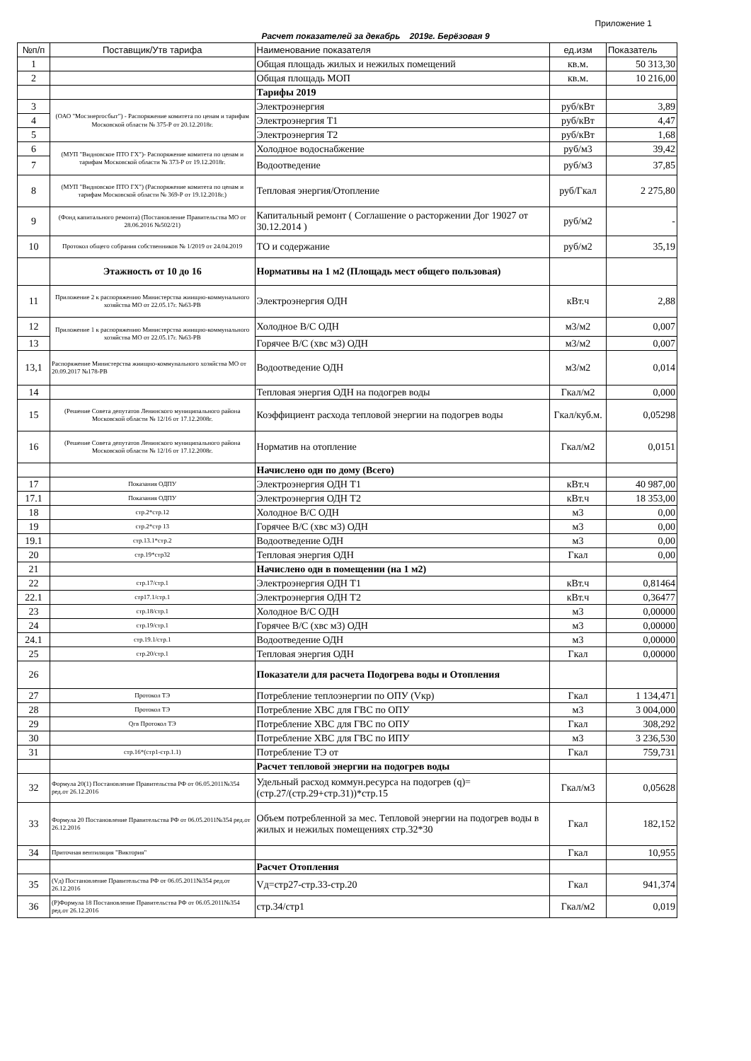Приложение 1
Расчет показателей за декабрь 2019г. Берёзовая 9
| №п/п | Поставщик/Утв тарифа | Наименование показателя | ед.изм | Показатель |
| --- | --- | --- | --- | --- |
| 1 | | Общая площадь жилых и нежилых помещений | кв.м. | 50 313,30 |
| 2 | | Общая площадь МОП | кв.м. | 10 216,00 |
| | | Тарифы 2019 | | |
| 3 | (ОАО "Мосэнергосбыт") - Распоряжение комитета по ценам и тарифам Московской области № 375-Р от 20.12.2018г. | Электроэнергия | руб/кВт | 3,89 |
| 4 | | Электроэнергия Т1 | руб/кВт | 4,47 |
| 5 | | Электроэнергия Т2 | руб/кВт | 1,68 |
| 6 | (МУП "Видновское ПТО ГХ")- Распоряжение комитета по ценам и тарифам Московской области № 373-Р от 19.12.2018г. | Холодное водоснабжение | руб/м3 | 39,42 |
| 7 | | Водоотведение | руб/м3 | 37,85 |
| 8 | (МУП "Видновское ПТО ГХ") (Распоряжение комитета по ценам и тарифам Московской области № 369-Р от 19.12.2018г.) | Тепловая энергия/Отопление | руб/Гкал | 2 275,80 |
| 9 | (Фонд капитального ремонта) (Постановление Правительства МО от 28.06.2016 №502/21) | Капитальный ремонт ( Соглашение о расторжении Дог 19027 от 30.12.2014 ) | руб/м2 | - |
| 10 | Протокол общего собрания собственников № 1/2019 от 24.04.2019 | ТО и содержание | руб/м2 | 35,19 |
| | Этажность от 10 до 16 | Нормативы на 1 м2 (Площадь мест общего пользовая) | | |
| 11 | Приложение 2 к распоряжению Министерства жиищно-коммунального хозяйства МО от 22.05.17г. №63-РВ | Электроэнергия ОДН | кВт.ч | 2,88 |
| 12 | Приложение 1 к распоряжению Министерства жиищно-коммунального хозяйства МО от 22.05.17г. №63-РВ | Холодное В/С ОДН | м3/м2 | 0,007 |
| 13 | | Горячее В/С (хвс м3) ОДН | м3/м2 | 0,007 |
| 13,1 | Распоряжение Министерства жиищно-коммунального хозяйства МО от 20.09.2017 №178-РВ | Водоотведение ОДН | м3/м2 | 0,014 |
| 14 | | Тепловая энергия ОДН на подогрев воды | Гкал/м2 | 0,000 |
| 15 | (Решение Совета депутатов Ленинского муниципального района Московской области № 12/16 от 17.12.2008г. | Коэффициент расхода тепловой энергии на подогрев воды | Гкал/куб.м. | 0,05298 |
| 16 | (Решение Совета депутатов Ленинского муниципального района Московской области № 12/16 от 17.12.2008г. | Норматив на отопление | Гкал/м2 | 0,0151 |
| | | Начислено одн по дому (Всего) | | |
| 17 | Показания ОДПУ | Электроэнергия ОДН Т1 | кВт.ч | 40 987,00 |
| 17.1 | Показания ОДПУ | Электроэнергия ОДН Т2 | кВт.ч | 18 353,00 |
| 18 | стр.2*стр.12 | Холодное В/С ОДН | м3 | 0,00 |
| 19 | стр.2*стр 13 | Горячее В/С (хвс м3) ОДН | м3 | 0,00 |
| 19.1 | стр.13.1*стр.2 | Водоотведение ОДН | м3 | 0,00 |
| 20 | стр.19*стр32 | Тепловая энергия ОДН | Гкал | 0,00 |
| 21 | | Начислено одн в помещении (на 1 м2) | | |
| 22 | стр.17/стр.1 | Электроэнергия ОДН Т1 | кВт.ч | 0,81464 |
| 22.1 | стр17.1/стр.1 | Электроэнергия ОДН Т2 | кВт.ч | 0,36477 |
| 23 | стр.18/стр.1 | Холодное В/С ОДН | м3 | 0,00000 |
| 24 | стр.19/стр.1 | Горячее В/С (хвс м3) ОДН | м3 | 0,00000 |
| 24.1 | стр.19.1/стр.1 | Водоотведение ОДН | м3 | 0,00000 |
| 25 | стр.20/стр.1 | Тепловая энергия ОДН | Гкал | 0,00000 |
| 26 | | Показатели для расчета Подогрева воды и Отопления | | |
| 27 | Протокол ТЭ | Потребление теплоэнергии по ОПУ (Vкр) | Гкал | 1 134,471 |
| 28 | Протокол ТЭ | Потребление ХВС для ГВС по ОПУ | м3 | 3 004,000 |
| 29 | Qгв Протокол ТЭ | Потребление ХВС для ГВС по ОПУ | Гкал | 308,292 |
| 30 | | Потребление ХВС для ГВС по ИПУ | м3 | 3 236,530 |
| 31 | стр.16*(стр1-стр.1.1) | Потребление ТЭ от | Гкал | 759,731 |
| | | Расчет тепловой энергии на подогрев воды | | |
| 32 | Формула 20(1) Постановление Правительства РФ от 06.05.2011№354 ред.от 26.12.2016 | Удельный расход коммун.ресурса на подогрев (q)=(стр.27/(стр.29+стр.31))*стр.15 | Гкал/м3 | 0,05628 |
| 33 | Формула 20 Постановление Правительства РФ от 06.05.2011№354 ред.от 26.12.2016 | Объем потребленной за мес. Тепловой энергии на подогрев воды в жилых и нежилых помещениях стр.32*30 | Гкал | 182,152 |
| 34 | Приточная вентиляция "Виктория" | | Гкал | 10,955 |
| | | Расчет Отопления | | |
| 35 | (Vд) Постановление Правительства РФ от 06.05.2011№354 ред.от 26.12.2016 | Vд=стр27-стр.33-стр.20 | Гкал | 941,374 |
| 36 | (Р)Формула 18 Постановление Правительства РФ от 06.05.2011№354 ред.от 26.12.2016 | стр.34/стр1 | Гкал/м2 | 0,019 |